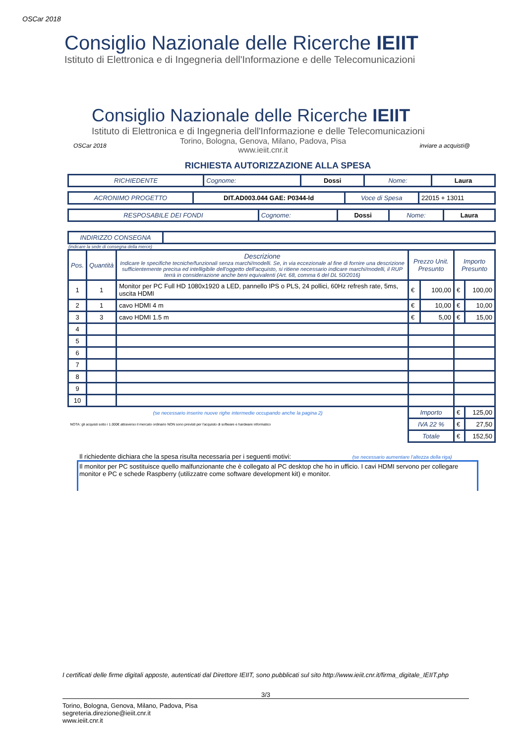OSCar 2018
Consiglio Nazionale delle Ricerche IEIIT
Istituto di Elettronica e di Ingegneria dell'Informazione e delle Telecomunicazioni
Consiglio Nazionale delle Ricerche IEIIT
Istituto di Elettronica e di Ingegneria dell'Informazione e delle Telecomunicazioni
OSCar 2018 Torino, Bologna, Genova, Milano, Padova, Pisa
www.ieiit.cnr.it inviare a acquisti@
RICHIESTA AUTORIZZAZIONE ALLA SPESA
| RICHIEDENTE | Cognome: | Dossi | Nome: | Laura |
| ACRONIMO PROGETTO | DIT.AD003.044 GAE: P0344-ld | Voce di Spesa | 22015 + 13011 |
| RESPOSABILE DEI FONDI | Cognome: | Dossi | Nome: | Laura |
| INDIRIZZO CONSEGNA | |
(indicare la sede di consegna della merce)
| Pos. | Quantità | Descrizione Indicare le specifiche tecniche/funzionali senza marchi/modelli. Se, in via eccezionale al fine di fornire una descrizione sufficientemente precisa ed intelligibile dell'oggetto dell'acquisto, si ritiene necessario indicare marchi/modelli, il RUP terrà in considerazione anche beni equivalenti (Art. 68, comma 6 del DL 50/2016) | Prezzo Unit. Presunto | | Importo Presunto | |
| --- | --- | --- | --- | --- | --- | --- |
| 1 | 1 | Monitor per PC Full HD 1080x1920 a LED, pannello IPS o PLS, 24 pollici, 60Hz refresh rate, 5ms, uscita HDMI | € | 100,00 | € | 100,00 |
| 2 | 1 | cavo HDMI 4 m | € | 10,00 | € | 10,00 |
| 3 | 3 | cavo HDMI 1.5 m | € | 5,00 | € | 15,00 |
| 4 | | | | | | |
| 5 | | | | | | |
| 6 | | | | | | |
| 7 | | | | | | |
| 8 | | | | | | |
| 9 | | | | | | |
| 10 | | | | | | |
| (se necessario inserire nuove righe intermedie occupando anche la pagina 2) | | | Importo | | € | 125,00 |
| NOTA: gli acquisti sotto i 1.000€ attraverso il mercato ordinario NON sono previsti per l'acquisto di software e hardware informatico | | | IVA 22 % | | € | 27,50 |
| | | | Totale | | € | 152,50 |
Il richiedente dichiara che la spesa risulta necessaria per i seguenti motivi: (se necessario aumentare l'altezza della riga)
Il monitor per PC sostituisce quello malfunzionante che è collegato al PC desktop che ho in ufficio. I cavi HDMI servono per collegare monitor e PC e schede Raspberry (utilizzatre come software development kit) e monitor.
I certificati delle firme digitali apposte, autenticati dal Direttore IEIIT, sono pubblicati sul sito http://www.ieiit.cnr.it/firma_digitale_IEIIT.php
3/3
Torino, Bologna, Genova, Milano, Padova, Pisa
segreteria.direzione@ieiit.cnr.it
www.ieiit.cnr.it